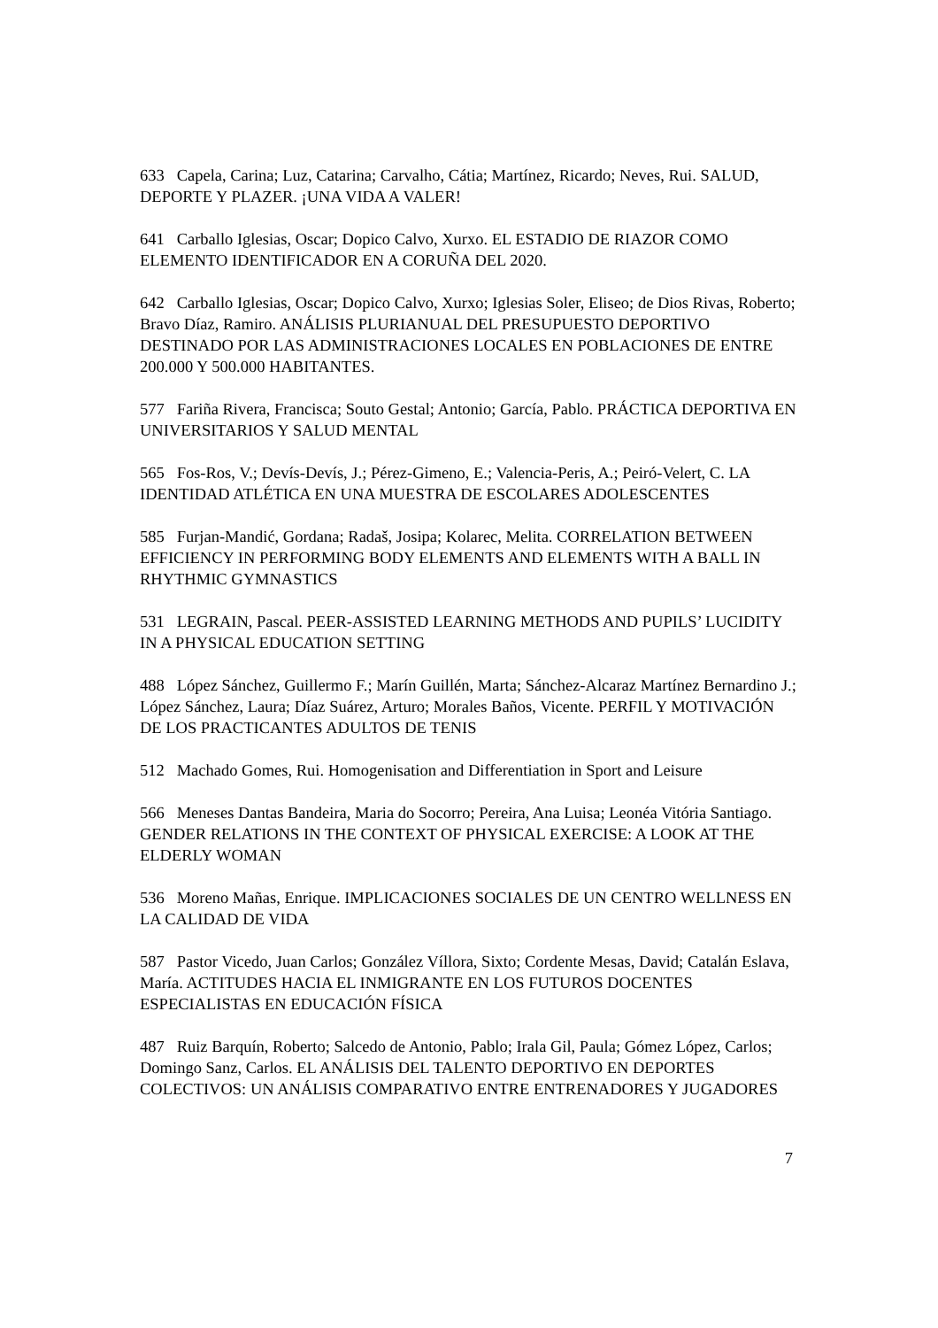633 Capela, Carina; Luz, Catarina; Carvalho, Cátia; Martínez, Ricardo; Neves, Rui. SALUD, DEPORTE Y PLAZER. ¡UNA VIDA A VALER!
641 Carballo Iglesias, Oscar; Dopico Calvo, Xurxo. EL ESTADIO DE RIAZOR COMO ELEMENTO IDENTIFICADOR EN A CORUÑA DEL 2020.
642 Carballo Iglesias, Oscar; Dopico Calvo, Xurxo; Iglesias Soler, Eliseo; de Dios Rivas, Roberto; Bravo Díaz, Ramiro. ANÁLISIS PLURIANUAL DEL PRESUPUESTO DEPORTIVO DESTINADO POR LAS ADMINISTRACIONES LOCALES EN POBLACIONES DE ENTRE 200.000 Y 500.000 HABITANTES.
577 Fariña Rivera, Francisca; Souto Gestal; Antonio; García, Pablo. PRÁCTICA DEPORTIVA EN UNIVERSITARIOS Y SALUD MENTAL
565 Fos-Ros, V.; Devís-Devís, J.; Pérez-Gimeno, E.; Valencia-Peris, A.; Peiró-Velert, C. LA IDENTIDAD ATLÉTICA EN UNA MUESTRA DE ESCOLARES ADOLESCENTES
585 Furjan-Mandić, Gordana; Radaš, Josipa; Kolarec, Melita. CORRELATION BETWEEN EFFICIENCY IN PERFORMING BODY ELEMENTS AND ELEMENTS WITH A BALL IN RHYTHMIC GYMNASTICS
531 LEGRAIN, Pascal. PEER-ASSISTED LEARNING METHODS AND PUPILS’ LUCIDITY IN A PHYSICAL EDUCATION SETTING
488 López Sánchez, Guillermo F.; Marín Guillén, Marta; Sánchez-Alcaraz Martínez Bernardino J.; López Sánchez, Laura; Díaz Suárez, Arturo; Morales Baños, Vicente. PERFIL Y MOTIVACIÓN DE LOS PRACTICANTES ADULTOS DE TENIS
512 Machado Gomes, Rui. Homogenisation and Differentiation in Sport and Leisure
566 Meneses Dantas Bandeira, Maria do Socorro; Pereira, Ana Luisa; Leonéa Vitória Santiago. GENDER RELATIONS IN THE CONTEXT OF PHYSICAL EXERCISE: A LOOK AT THE ELDERLY WOMAN
536 Moreno Mañas, Enrique. IMPLICACIONES SOCIALES DE UN CENTRO WELLNESS EN LA CALIDAD DE VIDA
587 Pastor Vicedo, Juan Carlos; González Víllora, Sixto; Cordente Mesas, David; Catalán Eslava, María. ACTITUDES HACIA EL INMIGRANTE EN LOS FUTUROS DOCENTES ESPECIALISTAS EN EDUCACIÓN FÍSICA
487 Ruiz Barquín, Roberto; Salcedo de Antonio, Pablo; Irala Gil, Paula; Gómez López, Carlos; Domingo Sanz, Carlos. EL ANÁLISIS DEL TALENTO DEPORTIVO EN DEPORTES COLECTIVOS: UN ANÁLISIS COMPARATIVO ENTRE ENTRENADORES Y JUGADORES
7